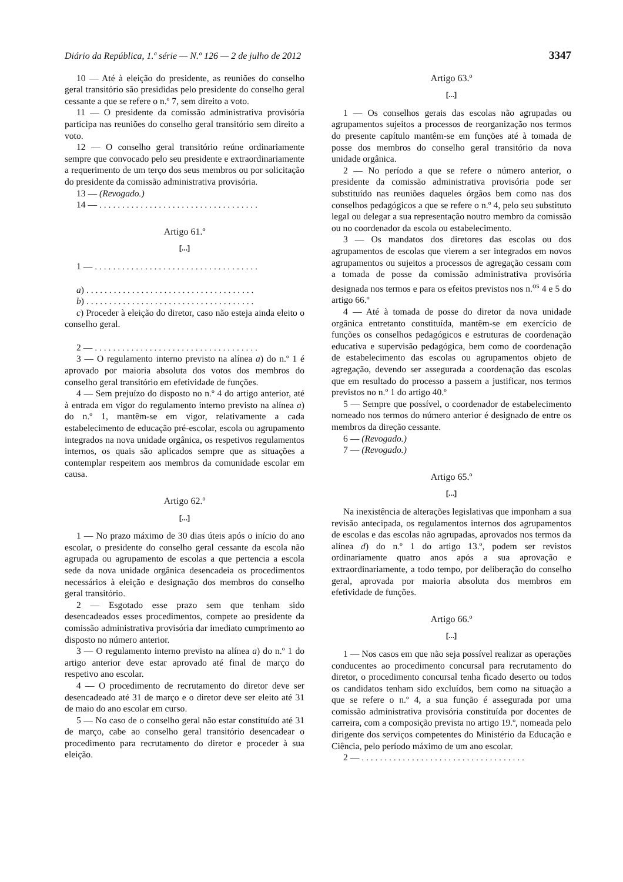Diário da República, 1.ª série — N.º 126 — 2 de julho de 2012 3347
10 — Até à eleição do presidente, as reuniões do conselho geral transitório são presididas pelo presidente do conselho geral cessante a que se refere o n.º 7, sem direito a voto.
11 — O presidente da comissão administrativa provisória participa nas reuniões do conselho geral transitório sem direito a voto.
12 — O conselho geral transitório reúne ordinariamente sempre que convocado pelo seu presidente e extraordinariamente a requerimento de um terço dos seus membros ou por solicitação do presidente da comissão administrativa provisória.
13 — (Revogado.)
14 — . . . . . . . . . . . . . . . . . . . . . . . . . . . . . . . . . . .
Artigo 61.º
[...]
1 — . . . . . . . . . . . . . . . . . . . . . . . . . . . . . . . . . . . .
a) . . . . . . . . . . . . . . . . . . . . . . . . . . . . . . . . . . . . .
b) . . . . . . . . . . . . . . . . . . . . . . . . . . . . . . . . . . . . .
c) Proceder à eleição do diretor, caso não esteja ainda eleito o conselho geral.
2 — . . . . . . . . . . . . . . . . . . . . . . . . . . . . . . . . . . . .
3 — O regulamento interno previsto na alínea a) do n.º 1 é aprovado por maioria absoluta dos votos dos membros do conselho geral transitório em efetividade de funções.
4 — Sem prejuízo do disposto no n.º 4 do artigo anterior, até à entrada em vigor do regulamento interno previsto na alínea a) do n.º 1, mantêm-se em vigor, relativamente a cada estabelecimento de educação pré-escolar, escola ou agrupamento integrados na nova unidade orgânica, os respetivos regulamentos internos, os quais são aplicados sempre que as situações a contemplar respeitem aos membros da comunidade escolar em causa.
Artigo 62.º
[...]
1 — No prazo máximo de 30 dias úteis após o início do ano escolar, o presidente do conselho geral cessante da escola não agrupada ou agrupamento de escolas a que pertencia a escola sede da nova unidade orgânica desencadeia os procedimentos necessários à eleição e designação dos membros do conselho geral transitório.
2 — Esgotado esse prazo sem que tenham sido desencadeados esses procedimentos, compete ao presidente da comissão administrativa provisória dar imediato cumprimento ao disposto no número anterior.
3 — O regulamento interno previsto na alínea a) do n.º 1 do artigo anterior deve estar aprovado até final de março do respetivo ano escolar.
4 — O procedimento de recrutamento do diretor deve ser desencadeado até 31 de março e o diretor deve ser eleito até 31 de maio do ano escolar em curso.
5 — No caso de o conselho geral não estar constituído até 31 de março, cabe ao conselho geral transitório desencadear o procedimento para recrutamento do diretor e proceder à sua eleição.
Artigo 63.º
[...]
1 — Os conselhos gerais das escolas não agrupadas ou agrupamentos sujeitos a processos de reorganização nos termos do presente capítulo mantêm-se em funções até à tomada de posse dos membros do conselho geral transitório da nova unidade orgânica.
2 — No período a que se refere o número anterior, o presidente da comissão administrativa provisória pode ser substituído nas reuniões daqueles órgãos bem como nas dos conselhos pedagógicos a que se refere o n.º 4, pelo seu substituto legal ou delegar a sua representação noutro membro da comissão ou no coordenador da escola ou estabelecimento.
3 — Os mandatos dos diretores das escolas ou dos agrupamentos de escolas que vierem a ser integrados em novos agrupamentos ou sujeitos a processos de agregação cessam com a tomada de posse da comissão administrativa provisória designada nos termos e para os efeitos previstos nos n.<sup>os</sup> 4 e 5 do artigo 66.º
4 — Até à tomada de posse do diretor da nova unidade orgânica entretanto constituída, mantêm-se em exercício de funções os conselhos pedagógicos e estruturas de coordenação educativa e supervisão pedagógica, bem como de coordenação de estabelecimento das escolas ou agrupamentos objeto de agregação, devendo ser assegurada a coordenação das escolas que em resultado do processo a passem a justificar, nos termos previstos no n.º 1 do artigo 40.º
5 — Sempre que possível, o coordenador de estabelecimento nomeado nos termos do número anterior é designado de entre os membros da direção cessante.
6 — (Revogado.)
7 — (Revogado.)
Artigo 65.º
[...]
Na inexistência de alterações legislativas que imponham a sua revisão antecipada, os regulamentos internos dos agrupamentos de escolas e das escolas não agrupadas, aprovados nos termos da alínea d) do n.º 1 do artigo 13.º, podem ser revistos ordinariamente quatro anos após a sua aprovação e extraordinariamente, a todo tempo, por deliberação do conselho geral, aprovada por maioria absoluta dos membros em efetividade de funções.
Artigo 66.º
[...]
1 — Nos casos em que não seja possível realizar as operações conducentes ao procedimento concursal para recrutamento do diretor, o procedimento concursal tenha ficado deserto ou todos os candidatos tenham sido excluídos, bem como na situação a que se refere o n.º 4, a sua função é assegurada por uma comissão administrativa provisória constituída por docentes de carreira, com a composição prevista no artigo 19.º, nomeada pelo dirigente dos serviços competentes do Ministério da Educação e Ciência, pelo período máximo de um ano escolar.
2 — . . . . . . . . . . . . . . . . . . . . . . . . . . . . . . . . . . . .